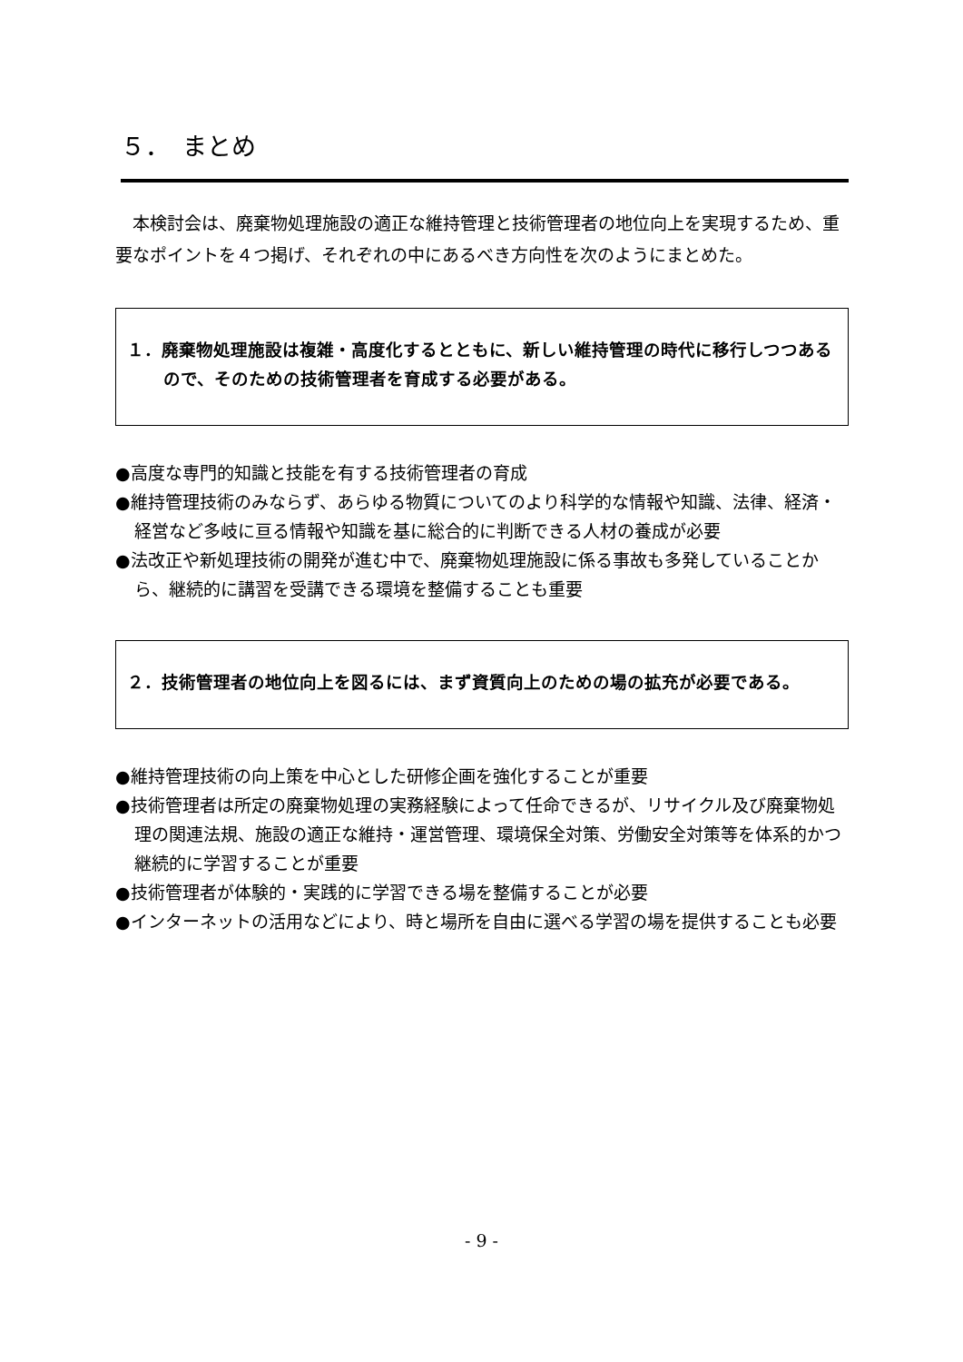５．　まとめ
本検討会は、廃棄物処理施設の適正な維持管理と技術管理者の地位向上を実現するため、重要なポイントを４つ掲げ、それぞれの中にあるべき方向性を次のようにまとめた。
１．廃棄物処理施設は複雑・高度化するとともに、新しい維持管理の時代に移行しつつあるので、そのための技術管理者を育成する必要がある。
●高度な専門的知識と技能を有する技術管理者の育成
●維持管理技術のみならず、あらゆる物質についてのより科学的な情報や知識、法律、経済・経営など多岐に亘る情報や知識を基に総合的に判断できる人材の養成が必要
●法改正や新処理技術の開発が進む中で、廃棄物処理施設に係る事故も多発していることから、継続的に講習を受講できる環境を整備することも重要
２．技術管理者の地位向上を図るには、まず資質向上のための場の拡充が必要である。
●維持管理技術の向上策を中心とした研修企画を強化することが重要
●技術管理者は所定の廃棄物処理の実務経験によって任命できるが、リサイクル及び廃棄物処理の関連法規、施設の適正な維持・運営管理、環境保全対策、労働安全対策等を体系的かつ継続的に学習することが重要
●技術管理者が体験的・実践的に学習できる場を整備することが必要
●インターネットの活用などにより、時と場所を自由に選べる学習の場を提供することも必要
- 9 -